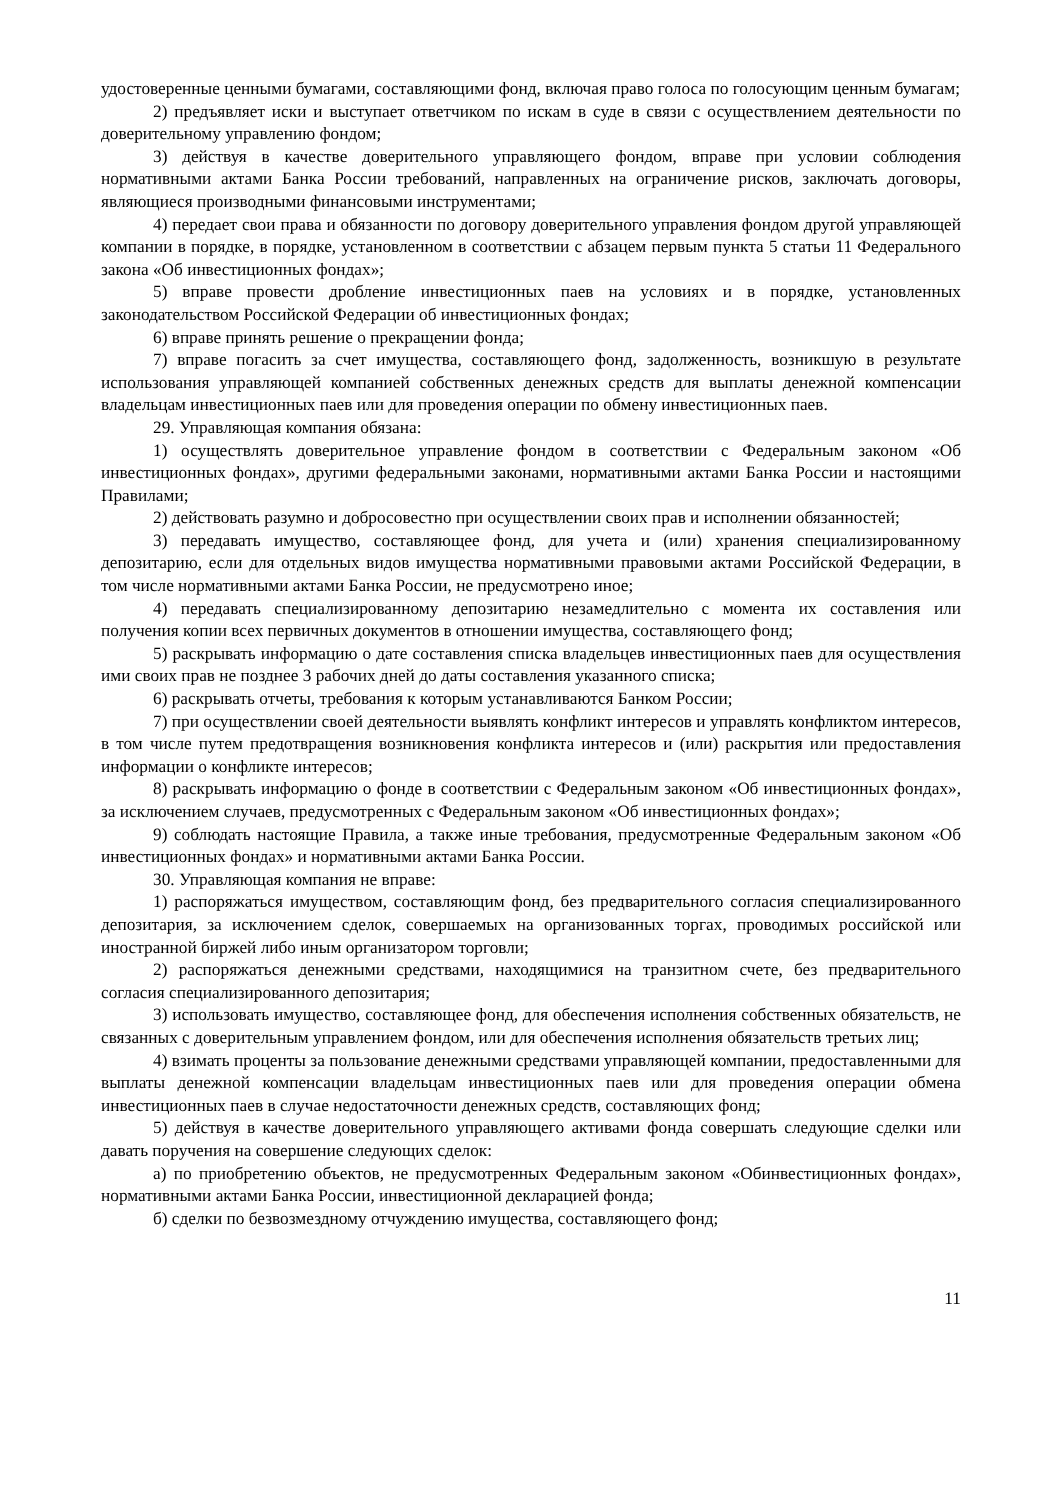удостоверенные ценными бумагами, составляющими фонд, включая право голоса по голосующим ценным бумагам;
2) предъявляет иски и выступает ответчиком по искам в суде в связи с осуществлением деятельности по доверительному управлению фондом;
3) действуя в качестве доверительного управляющего фондом, вправе при условии соблюдения нормативными актами Банка России требований, направленных на ограничение рисков, заключать договоры, являющиеся производными финансовыми инструментами;
4) передает свои права и обязанности по договору доверительного управления фондом другой управляющей компании в порядке, в порядке, установленном в соответствии с абзацем первым пункта 5 статьи 11 Федерального закона «Об инвестиционных фондах»;
5) вправе провести дробление инвестиционных паев на условиях и в порядке, установленных законодательством Российской Федерации об инвестиционных фондах;
6) вправе принять решение о прекращении фонда;
7) вправе погасить за счет имущества, составляющего фонд, задолженность, возникшую в результате использования управляющей компанией собственных денежных средств для выплаты денежной компенсации владельцам инвестиционных паев или для проведения операции по обмену инвестиционных паев.
29. Управляющая компания обязана:
1) осуществлять доверительное управление фондом в соответствии с Федеральным законом «Об инвестиционных фондах», другими федеральными законами, нормативными актами Банка России и настоящими Правилами;
2) действовать разумно и добросовестно при осуществлении своих прав и исполнении обязанностей;
3) передавать имущество, составляющее фонд, для учета и (или) хранения специализированному депозитарию, если для отдельных видов имущества нормативными правовыми актами Российской Федерации, в том числе нормативными актами Банка России, не предусмотрено иное;
4) передавать специализированному депозитарию незамедлительно с момента их составления или получения копии всех первичных документов в отношении имущества, составляющего фонд;
5) раскрывать информацию о дате составления списка владельцев инвестиционных паев для осуществления ими своих прав не позднее 3 рабочих дней до даты составления указанного списка;
6) раскрывать отчеты, требования к которым устанавливаются Банком России;
7) при осуществлении своей деятельности выявлять конфликт интересов и управлять конфликтом интересов, в том числе путем предотвращения возникновения конфликта интересов и (или) раскрытия или предоставления информации о конфликте интересов;
8) раскрывать информацию о фонде в соответствии с Федеральным законом «Об инвестиционных фондах», за исключением случаев, предусмотренных с Федеральным законом «Об инвестиционных фондах»;
9) соблюдать настоящие Правила, а также иные требования, предусмотренные Федеральным законом «Об инвестиционных фондах» и нормативными актами Банка России.
30. Управляющая компания не вправе:
1) распоряжаться имуществом, составляющим фонд, без предварительного согласия специализированного депозитария, за исключением сделок, совершаемых на организованных торгах, проводимых российской или иностранной биржей либо иным организатором торговли;
2) распоряжаться денежными средствами, находящимися на транзитном счете, без предварительного согласия специализированного депозитария;
3) использовать имущество, составляющее фонд, для обеспечения исполнения собственных обязательств, не связанных с доверительным управлением фондом, или для обеспечения исполнения обязательств третьих лиц;
4) взимать проценты за пользование денежными средствами управляющей компании, предоставленными для выплаты денежной компенсации владельцам инвестиционных паев или для проведения операции обмена инвестиционных паев в случае недостаточности денежных средств, составляющих фонд;
5) действуя в качестве доверительного управляющего активами фонда совершать следующие сделки или давать поручения на совершение следующих сделок:
а) по приобретению объектов, не предусмотренных Федеральным законом «Обинвестиционных фондах», нормативными актами Банка России, инвестиционной декларацией фонда;
б) сделки по безвозмездному отчуждению имущества, составляющего фонд;
11